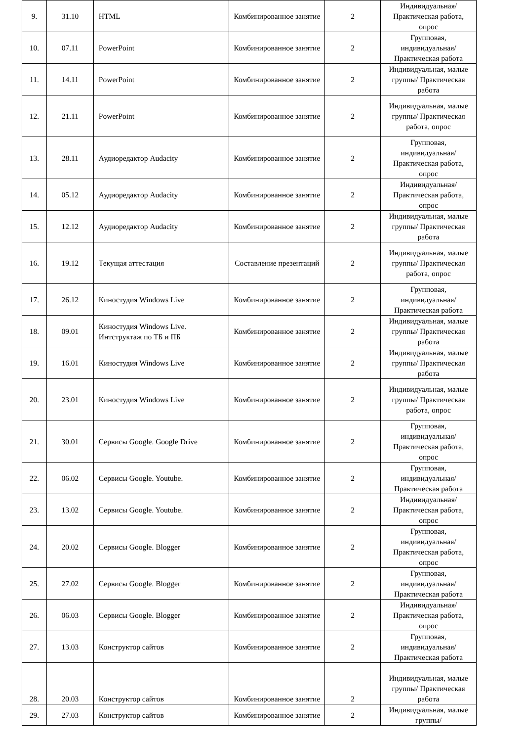| 9. | 31.10 | HTML | Комбинированное занятие | 2 | Индивидуальная/ Практическая работа, опрос |
| 10. | 07.11 | PowerPoint | Комбинированное занятие | 2 | Групповая, индивидуальная/ Практическая работа |
| 11. | 14.11 | PowerPoint | Комбинированное занятие | 2 | Индивидуальная, малые группы/ Практическая работа |
| 12. | 21.11 | PowerPoint | Комбинированное занятие | 2 | Индивидуальная, малые группы/ Практическая работа, опрос |
| 13. | 28.11 | Аудиоредактор Audacity | Комбинированное занятие | 2 | Групповая, индивидуальная/ Практическая работа, опрос |
| 14. | 05.12 | Аудиоредактор Audacity | Комбинированное занятие | 2 | Индивидуальная/ Практическая работа, опрос |
| 15. | 12.12 | Аудиоредактор Audacity | Комбинированное занятие | 2 | Индивидуальная, малые группы/ Практическая работа |
| 16. | 19.12 | Текущая аттестация | Составление презентаций | 2 | Индивидуальная, малые группы/ Практическая работа, опрос |
| 17. | 26.12 | Киностудия Windows Live | Комбинированное занятие | 2 | Групповая, индивидуальная/ Практическая работа |
| 18. | 09.01 | Киностудия Windows Live. Интструктаж по ТБ и ПБ | Комбинированное занятие | 2 | Индивидуальная, малые группы/ Практическая работа |
| 19. | 16.01 | Киностудия Windows Live | Комбинированное занятие | 2 | Индивидуальная, малые группы/ Практическая работа |
| 20. | 23.01 | Киностудия Windows Live | Комбинированное занятие | 2 | Индивидуальная, малые группы/ Практическая работа, опрос |
| 21. | 30.01 | Сервисы Google. Google Drive | Комбинированное занятие | 2 | Групповая, индивидуальная/ Практическая работа, опрос |
| 22. | 06.02 | Сервисы Google. Youtube. | Комбинированное занятие | 2 | Групповая, индивидуальная/ Практическая работа |
| 23. | 13.02 | Сервисы Google. Youtube. | Комбинированное занятие | 2 | Индивидуальная/ Практическая работа, опрос |
| 24. | 20.02 | Сервисы Google. Blogger | Комбинированное занятие | 2 | Групповая, индивидуальная/ Практическая работа, опрос |
| 25. | 27.02 | Сервисы Google. Blogger | Комбинированное занятие | 2 | Групповая, индивидуальная/ Практическая работа |
| 26. | 06.03 | Сервисы Google. Blogger | Комбинированное занятие | 2 | Индивидуальная/ Практическая работа, опрос |
| 27. | 13.03 | Конструктор сайтов | Комбинированное занятие | 2 | Групповая, индивидуальная/ Практическая работа |
| 28. | 20.03 | Конструктор сайтов | Комбинированное занятие | 2 | Индивидуальная, малые группы/ Практическая работа |
| 29. | 27.03 | Конструктор сайтов | Комбинированное занятие | 2 | Индивидуальная, малые группы/ |